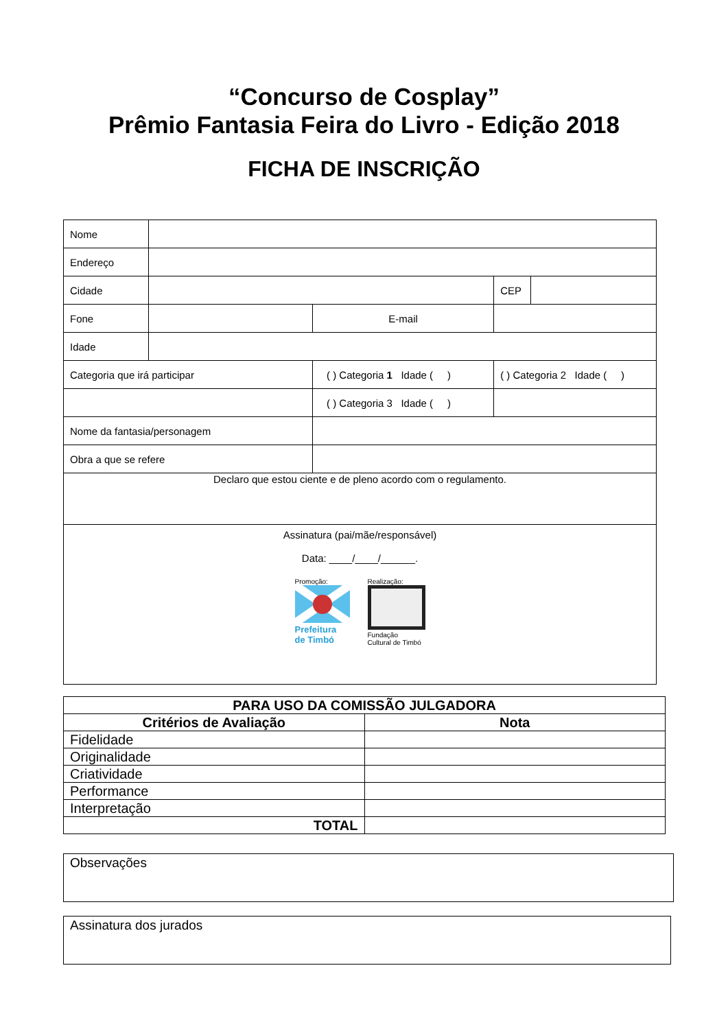“Concurso de Cosplay”
Prêmio Fantasia Feira do Livro - Edição 2018
FICHA DE INSCRIÇÃO
| Nome | | | | | |
| Endereço | | | | | |
| Cidade | | | | CEP | |
| Fone | | E-mail | | | |
| Idade | | | | | |
| Categoria que irá participar | | ( ) Categoria 1 Idade ( ) | | ( ) Categoria 2 Idade ( ) | |
| | | ( ) Categoria 3 Idade ( ) | | | |
| Nome da fantasia/personagem | | | | | |
| Obra a que se refere | | | | | |
| Declaro que estou ciente e de pleno acordo com o regulamento. | | | | | |
| Assinatura (pai/mãe/responsável) Data: ____/____/______. Promoção: Prefeitura de Timbó Realização: Fundação Cultural de Timbó | | | | | |
| PARA USO DA COMISSÃO JULGADORA | |
| --- | --- |
| Critérios de Avaliação | Nota |
| Fidelidade | |
| Originalidade | |
| Criatividade | |
| Performance | |
| Interpretação | |
| TOTAL | |
Observações
Assinatura dos jurados